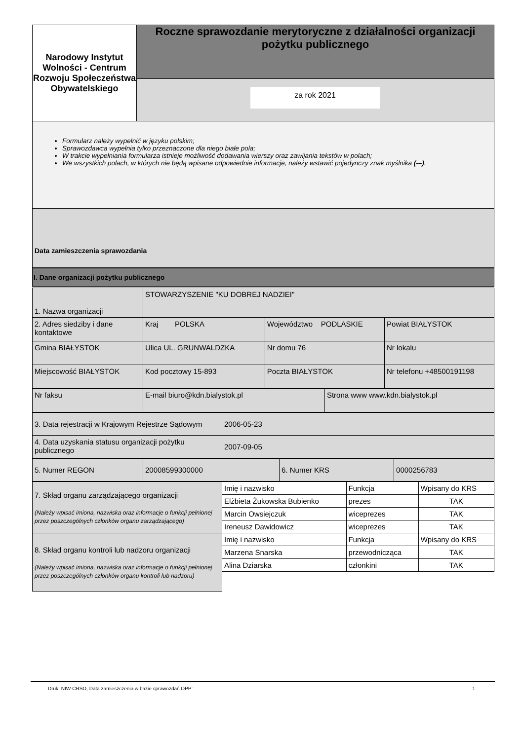| Narodowy Instytut Wolności - Centrum Rozwoju Społeczeństwa Obywatelskiego | Roczne sprawozdanie merytoryczne z działalności organizacji pożytku publicznego |
| | za rok 2021 |
Formularz należy wypełnić w języku polskim;
Sprawozdawca wypełnia tylko przeznaczone dla niego białe pola;
W trakcie wypełniania formularza istnieje możliwość dodawania wierszy oraz zawijania tekstów w polach;
We wszystkich polach, w których nie będą wpisane odpowiednie informacje, należy wstawić pojedynczy znak myślnika (-–).
Data zamieszczenia sprawozdania
I. Dane organizacji pożytku publicznego
| 1. Nazwa organizacji | STOWARZYSZENIE "KU DOBREJ NADZIEI" | | | |
| 2. Adres siedziby i dane kontaktowe | Kraj POLSKA | Województwo PODLASKIE | | Powiat BIAŁYSTOK |
| Gmina BIAŁYSTOK | Ulica UL. GRUNWALDZKA | Nr domu 76 | | Nr lokalu |
| Miejscowość BIAŁYSTOK | Kod pocztowy 15-893 | Poczta BIAŁYSTOK | | Nr telefonu +48500191198 |
| Nr faksu | E-mail biuro@kdn.bialystok.pl | | Strona www www.kdn.bialystok.pl | |
| 3. Data rejestracji w Krajowym Rejestrze Sądowym | 2006-05-23 |
| 4. Data uzyskania statusu organizacji pożytku publicznego | 2007-09-05 |
| 5. Numer REGON | 20008599300000 | 6. Numer KRS | 0000256783 |
| 7. Skład organu zarządzającego organizacji (Należy wpisać imiona, nazwiska oraz informacje o funkcji pełnionej przez poszczególnych członków organu zarządzającego) | Imię i nazwisko | Funkcja | Wpisany do KRS |
| | Elżbieta Żukowska Bubienko | prezes | TAK |
| | Marcin Owsiejczuk | wiceprezes | TAK |
| | Ireneusz Dawidowicz | wiceprezes | TAK |
| 8. Skład organu kontroli lub nadzoru organizacji (Należy wpisać imiona, nazwiska oraz informacje o funkcji pełnionej przez poszczególnych członków organu kontroli lub nadzoru) | Imię i nazwisko | Funkcja | Wpisany do KRS |
| | Marzena Snarska | przewodnicząca | TAK |
| | Alina Dziarska | członkini | TAK |
Druk: NIW-CRSO, Data zamieszczenia w bazie sprawozdań OPP: 1